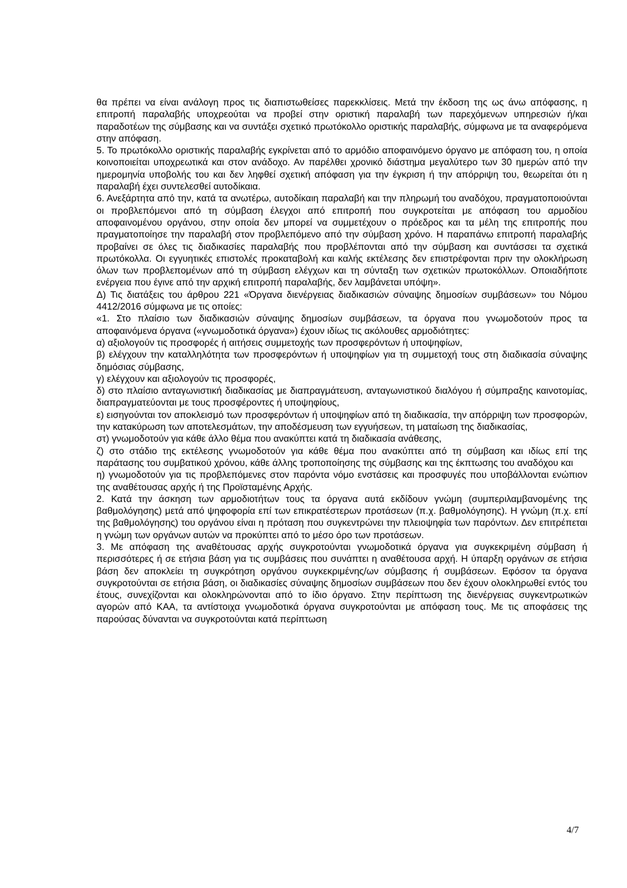θα πρέπει να είναι ανάλογη προς τις διαπιστωθείσες παρεκκλίσεις. Μετά την έκδοση της ως άνω απόφασης, η επιτροπή παραλαβής υποχρεούται να προβεί στην οριστική παραλαβή των παρεχόμενων υπηρεσιών ή/και παραδοτέων της σύμβασης και να συντάξει σχετικό πρωτόκολλο οριστικής παραλαβής, σύμφωνα με τα αναφερόμενα στην απόφαση.
5. Το πρωτόκολλο οριστικής παραλαβής εγκρίνεται από το αρμόδιο αποφαινόμενο όργανο με απόφαση του, η οποία κοινοποιείται υποχρεωτικά και στον ανάδοχο. Αν παρέλθει χρονικό διάστημα μεγαλύτερο των 30 ημερών από την ημερομηνία υποβολής του και δεν ληφθεί σχετική απόφαση για την έγκριση ή την απόρριψη του, θεωρείται ότι η παραλαβή έχει συντελεσθεί αυτοδίκαια.
6. Ανεξάρτητα από την, κατά τα ανωτέρω, αυτοδίκαιη παραλαβή και την πληρωμή του αναδόχου, πραγματοποιούνται οι προβλεπόμενοι από τη σύμβαση έλεγχοι από επιτροπή που συγκροτείται με απόφαση του αρμοδίου αποφαινομένου οργάνου, στην οποία δεν μπορεί να συμμετέχουν ο πρόεδρος και τα μέλη της επιτροπής που πραγματοποίησε την παραλαβή στον προβλεπόμενο από την σύμβαση χρόνο. Η παραπάνω επιτροπή παραλαβής προβαίνει σε όλες τις διαδικασίες παραλαβής που προβλέπονται από την σύμβαση και συντάσσει τα σχετικά πρωτόκολλα. Οι εγγυητικές επιστολές προκαταβολή και καλής εκτέλεσης δεν επιστρέφονται πριν την ολοκλήρωση όλων των προβλεπομένων από τη σύμβαση ελέγχων και τη σύνταξη των σχετικών πρωτοκόλλων. Οποιαδήποτε ενέργεια που έγινε από την αρχική επιτροπή παραλαβής, δεν λαμβάνεται υπόψη».
Δ) Τις διατάξεις του άρθρου 221 «Όργανα διενέργειας διαδικασιών σύναψης δημοσίων συμβάσεων» του Νόμου 4412/2016 σύμφωνα με τις οποίες:
«1. Στο πλαίσιο των διαδικασιών σύναψης δημοσίων συμβάσεων, τα όργανα που γνωμοδοτούν προς τα αποφαινόμενα όργανα («γνωμοδοτικά όργανα») έχουν ιδίως τις ακόλουθες αρμοδιότητες:
α) αξιολογούν τις προσφορές ή αιτήσεις συμμετοχής των προσφερόντων ή υποψηφίων,
β) ελέγχουν την καταλληλότητα των προσφερόντων ή υποψηφίων για τη συμμετοχή τους στη διαδικασία σύναψης δημόσιας σύμβασης,
γ) ελέγχουν και αξιολογούν τις προσφορές,
δ) στο πλαίσιο ανταγωνιστική διαδικασίας με διαπραγμάτευση, ανταγωνιστικού διαλόγου ή σύμπραξης καινοτομίας, διαπραγματεύονται με τους προσφέροντες ή υποψηφίους,
ε) εισηγούνται τον αποκλεισμό των προσφερόντων ή υποψηφίων από τη διαδικασία, την απόρριψη των προσφορών, την κατακύρωση των αποτελεσμάτων, την αποδέσμευση των εγγυήσεων, τη ματαίωση της διαδικασίας,
στ) γνωμοδοτούν για κάθε άλλο θέμα που ανακύπτει κατά τη διαδικασία ανάθεσης,
ζ) στο στάδιο της εκτέλεσης γνωμοδοτούν για κάθε θέμα που ανακύπτει από τη σύμβαση και ιδίως επί της παράτασης του συμβατικού χρόνου, κάθε άλλης τροποποίησης της σύμβασης και της έκπτωσης του αναδόχου και
η) γνωμοδοτούν για τις προβλεπόμενες στον παρόντα νόμο ενστάσεις και προσφυγές που υποβάλλονται ενώπιον της αναθέτουσας αρχής ή της Προϊσταμένης Αρχής.
2. Κατά την άσκηση των αρμοδιοτήτων τους τα όργανα αυτά εκδίδουν γνώμη (συμπεριλαμβανομένης της βαθμολόγησης) μετά από ψηφοφορία επί των επικρατέστερων προτάσεων (π.χ. βαθμολόγησης). Η γνώμη (π.χ. επί της βαθμολόγησης) του οργάνου είναι η πρόταση που συγκεντρώνει την πλειοψηφία των παρόντων. Δεν επιτρέπεται η γνώμη των οργάνων αυτών να προκύπτει από το μέσο όρο των προτάσεων.
3. Με απόφαση της αναθέτουσας αρχής συγκροτούνται γνωμοδοτικά όργανα για συγκεκριμένη σύμβαση ή περισσότερες ή σε ετήσια βάση για τις συμβάσεις που συνάπτει η αναθέτουσα αρχή. Η ύπαρξη οργάνων σε ετήσια βάση δεν αποκλείει τη συγκρότηση οργάνου συγκεκριμένης/ων σύμβασης ή συμβάσεων. Εφόσον τα όργανα συγκροτούνται σε ετήσια βάση, οι διαδικασίες σύναψης δημοσίων συμβάσεων που δεν έχουν ολοκληρωθεί εντός του έτους, συνεχίζονται και ολοκληρώνονται από το ίδιο όργανο. Στην περίπτωση της διενέργειας συγκεντρωτικών αγορών από ΚΑΑ, τα αντίστοιχα γνωμοδοτικά όργανα συγκροτούνται με απόφαση τους. Με τις αποφάσεις της παρούσας δύνανται να συγκροτούνται κατά περίπτωση
4/7